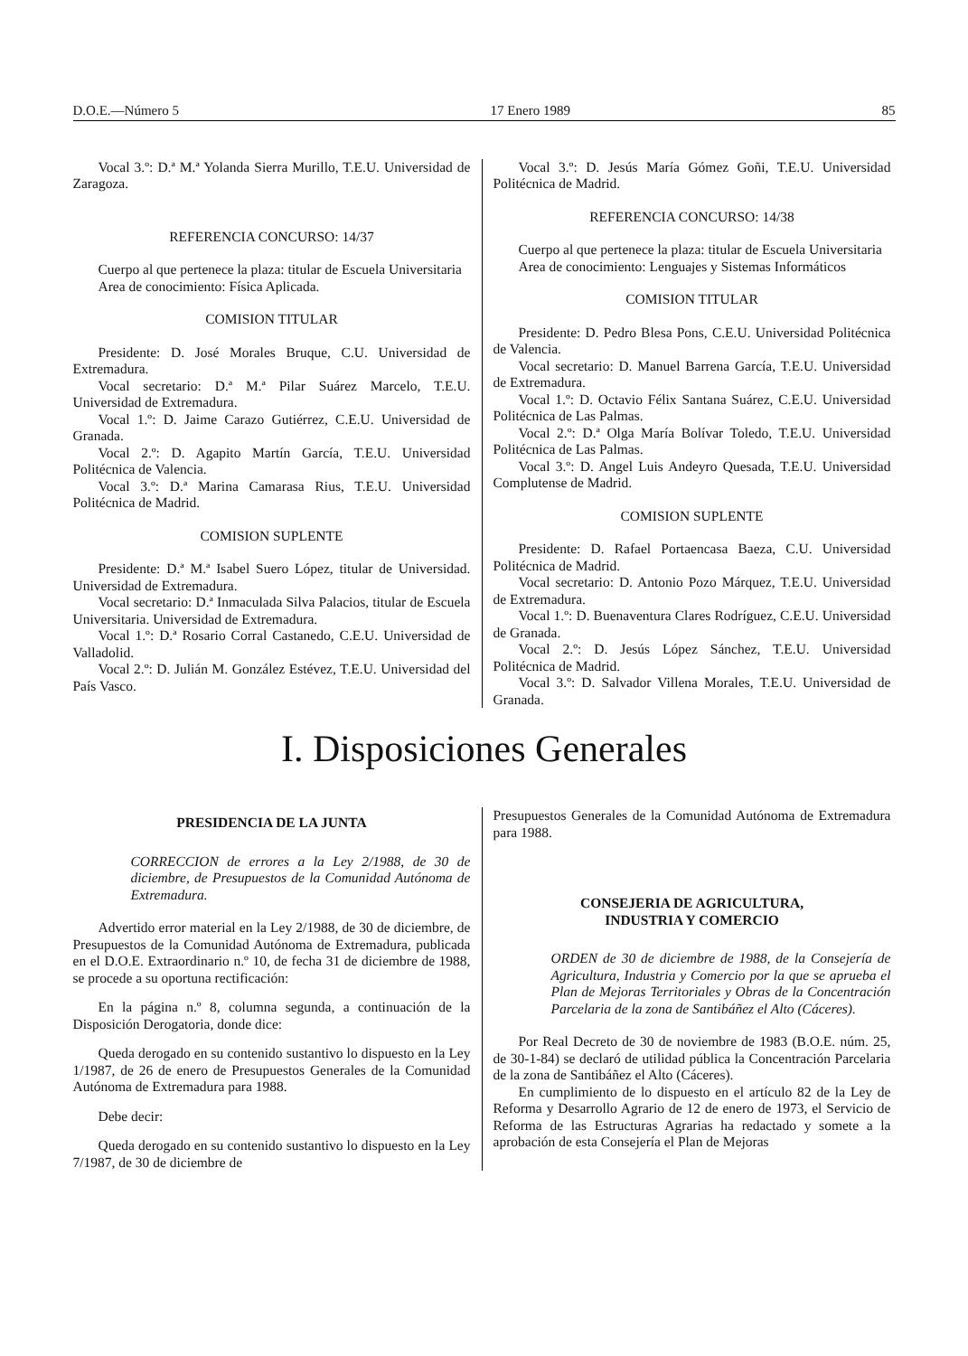D.O.E.—Número 5 17 Enero 1989 85
Vocal 3.º: D.ª M.ª Yolanda Sierra Murillo, T.E.U. Universidad de Zaragoza.
REFERENCIA CONCURSO: 14/37
Cuerpo al que pertenece la plaza: titular de Escuela Universitaria
Area de conocimiento: Física Aplicada.
COMISION TITULAR
Presidente: D. José Morales Bruque, C.U. Universidad de Extremadura.
Vocal secretario: D.ª M.ª Pilar Suárez Marcelo, T.E.U. Universidad de Extremadura.
Vocal 1.º: D. Jaime Carazo Gutiérrez, C.E.U. Universidad de Granada.
Vocal 2.º: D. Agapito Martín García, T.E.U. Universidad Politécnica de Valencia.
Vocal 3.º: D.ª Marina Camarasa Rius, T.E.U. Universidad Politécnica de Madrid.
COMISION SUPLENTE
Presidente: D.ª M.ª Isabel Suero López, titular de Universidad. Universidad de Extremadura.
Vocal secretario: D.ª Inmaculada Silva Palacios, titular de Escuela Universitaria. Universidad de Extremadura.
Vocal 1.º: D.ª Rosario Corral Castanedo, C.E.U. Universidad de Valladolid.
Vocal 2.º: D. Julián M. González Estévez, T.E.U. Universidad del País Vasco.
Vocal 3.º: D. Jesús María Gómez Goñi, T.E.U. Universidad Politécnica de Madrid.
REFERENCIA CONCURSO: 14/38
Cuerpo al que pertenece la plaza: titular de Escuela Universitaria
Area de conocimiento: Lenguajes y Sistemas Informáticos
COMISION TITULAR
Presidente: D. Pedro Blesa Pons, C.E.U. Universidad Politécnica de Valencia.
Vocal secretario: D. Manuel Barrena García, T.E.U. Universidad de Extremadura.
Vocal 1.º: D. Octavio Félix Santana Suárez, C.E.U. Universidad Politécnica de Las Palmas.
Vocal 2.º: D.ª Olga María Bolívar Toledo, T.E.U. Universidad Politécnica de Las Palmas.
Vocal 3.º: D. Angel Luis Andeyro Quesada, T.E.U. Universidad Complutense de Madrid.
COMISION SUPLENTE
Presidente: D. Rafael Portaencasa Baeza, C.U. Universidad Politécnica de Madrid.
Vocal secretario: D. Antonio Pozo Márquez, T.E.U. Universidad de Extremadura.
Vocal 1.º: D. Buenaventura Clares Rodríguez, C.E.U. Universidad de Granada.
Vocal 2.º: D. Jesús López Sánchez, T.E.U. Universidad Politécnica de Madrid.
Vocal 3.º: D. Salvador Villena Morales, T.E.U. Universidad de Granada.
I. Disposiciones Generales
PRESIDENCIA DE LA JUNTA
CORRECCION de errores a la Ley 2/1988, de 30 de diciembre, de Presupuestos de la Comunidad Autónoma de Extremadura.
Advertido error material en la Ley 2/1988, de 30 de diciembre, de Presupuestos de la Comunidad Autónoma de Extremadura, publicada en el D.O.E. Extraordinario n.º 10, de fecha 31 de diciembre de 1988, se procede a su oportuna rectificación:
En la página n.º 8, columna segunda, a continuación de la Disposición Derogatoria, donde dice:
Queda derogado en su contenido sustantivo lo dispuesto en la Ley 1/1987, de 26 de enero de Presupuestos Generales de la Comunidad Autónoma de Extremadura para 1988.
Debe decir:
Queda derogado en su contenido sustantivo lo dispuesto en la Ley 7/1987, de 30 de diciembre de
Presupuestos Generales de la Comunidad Autónoma de Extremadura para 1988.
CONSEJERIA DE AGRICULTURA,
INDUSTRIA Y COMERCIO
ORDEN de 30 de diciembre de 1988, de la Consejería de Agricultura, Industria y Comercio por la que se aprueba el Plan de Mejoras Territoriales y Obras de la Concentración Parcelaria de la zona de Santibáñez el Alto (Cáceres).
Por Real Decreto de 30 de noviembre de 1983 (B.O.E. núm. 25, de 30-1-84) se declaró de utilidad pública la Concentración Parcelaria de la zona de Santibáñez el Alto (Cáceres).
En cumplimiento de lo dispuesto en el artículo 82 de la Ley de Reforma y Desarrollo Agrario de 12 de enero de 1973, el Servicio de Reforma de las Estructuras Agrarias ha redactado y somete a la aprobación de esta Consejería el Plan de Mejoras